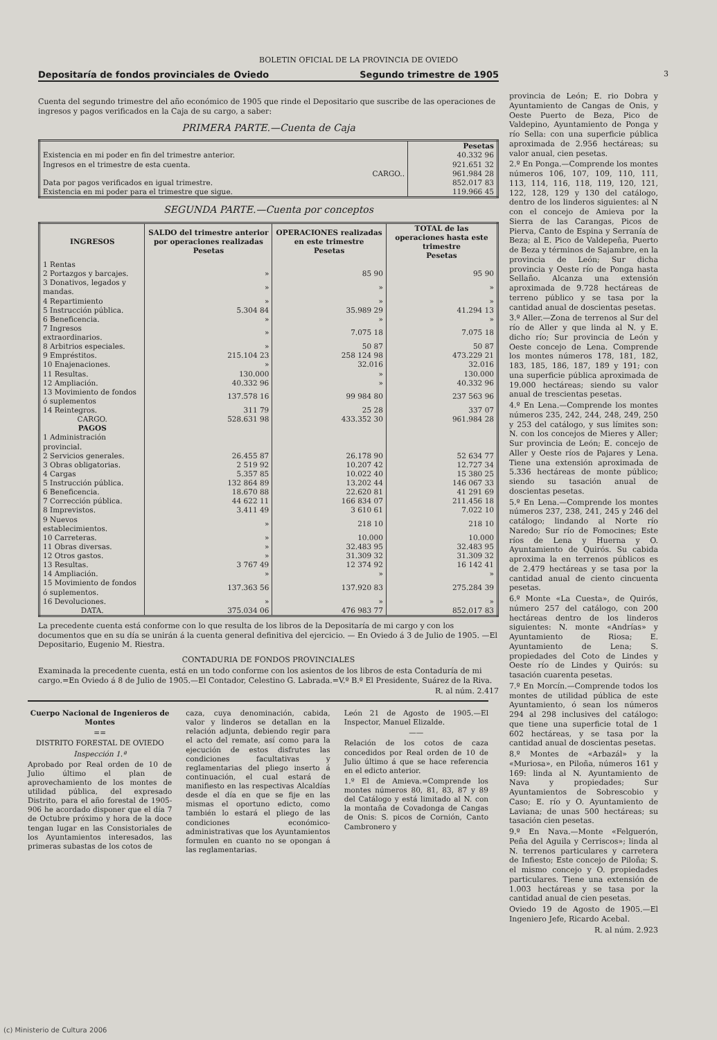BOLETIN OFICIAL DE LA PROVINCIA DE OVIEDO
3
Depositaría de fondos provinciales de Oviedo Segundo trimestre de 1905
Cuenta del segundo trimestre del año económico de 1905 que rinde el Depositario que suscribe de las operaciones de ingresos y pagos verificados en la Caja de su cargo, a saber:
PRIMERA PARTE.—Cuenta de Caja
| | Pesetas |
| Existencia en mi poder en fin del trimestre anterior. | 40.332 96 |
| Ingresos en el trimestre de esta cuenta. | 921.651 32 |
| CARGO.. | 961.984 28 |
| Data por pagos verificados en igual trimestre. | 852.017 83 |
| Existencia en mi poder para el trimestre que sigue. | 119.966 45 |
SEGUNDA PARTE.—Cuenta por conceptos
| INGRESOS | SALDO del trimestre anterior por operaciones realizadas Pesetas | OPERACIONES realizadas en este trimestre Pesetas | TOTAL de las operaciones hasta este trimestre Pesetas |
| --- | --- | --- | --- |
| 1 Rentas | | | |
| 2 Portazgos y barcajes. | » | 85 90 | 95 90 |
| 3 Donativos, legados y mandas. | » | » | » |
| 4 Repartimiento | » | » | » |
| 5 Instrucción pública. | 5.304 84 | 35.989 29 | 41.294 13 |
| 6 Beneficencia. | » | » | » |
| 7 Ingresos extraordinarios. | » | 7.075 18 | 7.075 18 |
| 8 Arbitrios especiales. | » | 50 87 | 50 87 |
| 9 Empréstitos. | 215.104 23 | 258 124 98 | 473.229 21 |
| 10 Enajenaciones. | » | 32.016 | 32.016 |
| 11 Resultas. | 130.000 | » | 130.000 |
| 12 Ampliación. | 40.332 96 | » | 40.332 96 |
| 13 Movimiento de fondos ó suplementos | 137.578 16 | 99 984 80 | 237 563 96 |
| 14 Reintegros. | 311 79 | 25 28 | 337 07 |
| CARGO. | 528.631 98 | 433.352 30 | 961.984 28 |
| PAGOS | | | |
| 1 Administración provincial. | | | |
| 2 Servicios generales. | 26.455 87 | 26.178 90 | 52 634 77 |
| 3 Obras obligatorias. | 2 519 92 | 10.207 42 | 12.727 34 |
| 4 Cargas | 5.357 85 | 10.022 40 | 15 380 25 |
| 5 Instrucción pública. | 132 864 89 | 13.202 44 | 146 067 33 |
| 6 Beneficencia. | 18.670 88 | 22.620 81 | 41 291 69 |
| 7 Corrección pública. | 44 622 11 | 166 834 07 | 211.456 18 |
| 8 Imprevistos. | 3.411 49 | 3 610 61 | 7.022 10 |
| 9 Nuevos establecimientos. | » | 218 10 | 218 10 |
| 10 Carreteras. | » | 10.000 | 10.000 |
| 11 Obras diversas. | » | 32.483 95 | 32.483 95 |
| 12 Otros gastos. | » | 31.309 32 | 31.309 32 |
| 13 Resultas. | 3 767 49 | 12 374 92 | 16 142 41 |
| 14 Ampliación. | » | » | » |
| 15 Movimiento de fondos ó suplementos. | 137.363 56 | 137.920 83 | 275.284 39 |
| 16 Devoluciones. | » | » | » |
| DATA. | 375.034 06 | 476 983 77 | 852.017 83 |
La precedente cuenta está conforme con lo que resulta de los libros de la Depositaría de mi cargo y con los documentos que en su día se unirán á la cuenta general definitiva del ejercicio. — En Oviedo á 3 de Julio de 1905. —El Depositario, Eugenio M. Riestra.
CONTADURIA DE FONDOS PROVINCIALES
Examinada la precedente cuenta, está en un todo conforme con los asientos de los libros de esta Contaduría de mi cargo.=En Oviedo á 8 de Julio de 1905.—El Contador, Celestino G. Labrada.=V.º B.º El Presidente, Suárez de la Riva.
R. al núm. 2.417
Cuerpo Nacional de Ingenieros de Montes
==
DISTRITO FORESTAL DE OVIEDO
Inspección 1.ª
Aprobado por Real orden de 10 de Julio último el plan de aprovechamiento de los montes de utilidad pública, del expresado Distrito, para el año forestal de 1905-906 he acordado disponer que el día 7 de Octubre próximo y hora de la doce tengan lugar en las Consistoriales de los Ayuntamientos interesados, las primeras subastas de los cotos de
caza, cuya denominación, cabida, valor y linderos se detallan en la relación adjunta, debiendo regir para el acto del remate, así como para la ejecución de estos disfrutes las condiciones facultativas y reglamentarias del pliego inserto á continuación, el cual estará de manifiesto en las respectivas Alcaldías desde el día en que se fije en las mismas el oportuno edicto, como también lo estará el pliego de las condiciones económico-administrativas que los Ayuntamientos formulen en cuanto no se opongan á las reglamentarias.
León 21 de Agosto de 1905.—El Inspector, Manuel Elizalde.
——
Relación de los cotos de caza concedidos por Real orden de 10 de Julio último á que se hace referencia en el edicto anterior.
1.º El de Amieva.=Comprende los montes números 80, 81, 83, 87 y 89 del Catálogo y está limitado al N. con la montaña de Covadonga de Cangas de Onis: S. picos de Cornión, Canto Cambronero y
provincia de León; E. rio Dobra y Ayuntamiento de Cangas de Onis, y Oeste Puerto de Beza, Pico de Valdepino, Ayuntamiento de Ponga y río Sella: con una superficie pública aproximada de 2.956 hectáreas; su valor anual, cien pesetas.
2.º En Ponga.—Comprende los montes números 106, 107, 109, 110, 111, 113, 114, 116, 118, 119, 120, 121, 122, 128, 129 y 130 del catálogo, dentro de los linderos siguientes: al N con el concejo de Amieva por la Sierra de las Carangas, Picos de Pierva, Canto de Espina y Serranía de Beza; al E. Pico de Valdepeña, Puerto de Beza y términos de Sajambre, en la provincia de León; Sur dicha provincia y Oeste río de Ponga hasta Sellaño. Alcanza una extensión aproximada de 9.728 hectáreas de terreno público y se tasa por la cantidad anual de doscientas pesetas.
3.º Aller.—Zona de terrenos al Sur del río de Aller y que linda al N. y E. dicho río; Sur provincia de León y Oeste concejo de Lena. Comprende los montes números 178, 181, 182, 183, 185, 186, 187, 189 y 191; con una superficie pública aproximada de 19.000 hectáreas; siendo su valor anual de trescientas pesetas.
4.º En Lena.—Comprende los montes números 235, 242, 244, 248, 249, 250 y 253 del catálogo, y sus límites son: N. con los concejos de Mieres y Aller; Sur provincia de León; E. concejo de Aller y Oeste ríos de Pajares y Lena. Tiene una extensión aproximada de 5.336 hectáreas de monte público; siendo su tasación anual de doscientas pesetas.
5.º En Lena.—Comprende los montes números 237, 238, 241, 245 y 246 del catálogo; lindando al Norte río Naredo; Sur río de Fomocines; Este ríos de Lena y Huerna y O. Ayuntamiento de Quirós. Su cabida aproxima la en terrenos públicos es de 2.479 hectáreas y se tasa por la cantidad anual de ciento cincuenta pesetas.
6.º Monte «La Cuesta», de Quirós, número 257 del catálogo, con 200 hectáreas dentro de los linderos siguientes: N. monte «Andrías» y Ayuntamiento de Riosa; E. Ayuntamiento de Lena; S. propiedades del Coto de Lindes y Oeste río de Lindes y Quirós: su tasación cuarenta pesetas.
7.º En Morcín.—Comprende todos los montes de utilidad pública de este Ayuntamiento, ó sean los números 294 al 298 inclusives del catálogo: que tiene una superficie total de 1 602 hectáreas, y se tasa por la cantidad anual de doscientas pesetas.
8.º Montes de «Arbazál» y la «Muriosa», en Piloña, números 161 y 169: linda al N. Ayuntamiento de Nava y propiedades; Sur Ayuntamientos de Sobrescobio y Caso; E. río y O. Ayuntamiento de Laviana; de unas 500 hectáreas; su tasación cien pesetas.
9.º En Nava.—Monte «Felguerón, Peña del Aguila y Cerriscos»; linda al N. terrenos particulares y carretera de Infiesto; Este concejo de Piloña; S. el mismo concejo y O. propiedades particulares. Tiene una extensión de 1.003 hectáreas y se tasa por la cantidad anual de cien pesetas.
Oviedo 19 de Agosto de 1905.—El Ingeniero Jefe, Ricardo Acebal.
R. al núm. 2.923
(c) Ministerio de Cultura 2006